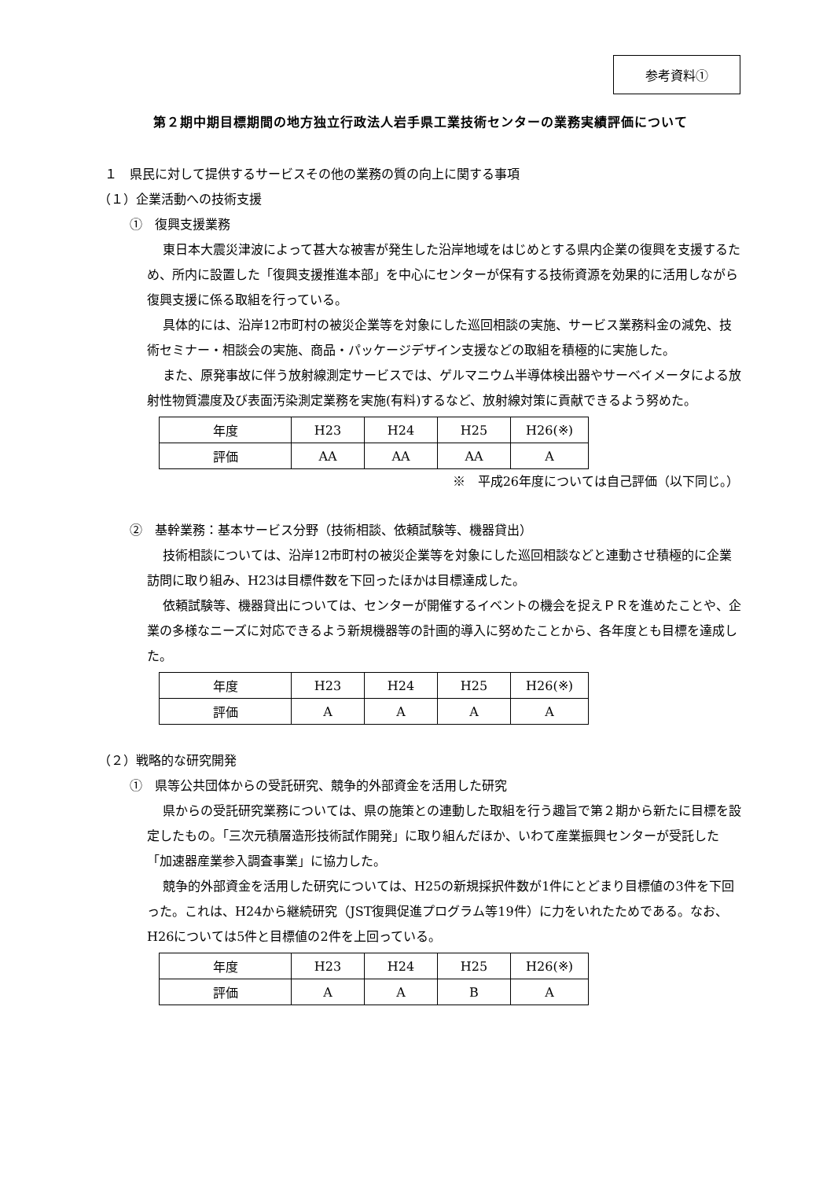参考資料①
第２期中期目標期間の地方独立行政法人岩手県工業技術センターの業務実績評価について
１　県民に対して提供するサービスその他の業務の質の向上に関する事項
（１）企業活動への技術支援
①　復興支援業務
東日本大震災津波によって甚大な被害が発生した沿岸地域をはじめとする県内企業の復興を支援するため、所内に設置した「復興支援推進本部」を中心にセンターが保有する技術資源を効果的に活用しながら復興支援に係る取組を行っている。
具体的には、沿岸12市町村の被災企業等を対象にした巡回相談の実施、サービス業務料金の減免、技術セミナー・相談会の実施、商品・パッケージデザイン支援などの取組を積極的に実施した。
また、原発事故に伴う放射線測定サービスでは、ゲルマニウム半導体検出器やサーベイメータによる放射性物質濃度及び表面汚染測定業務を実施(有料)するなど、放射線対策に貢献できるよう努めた。
| 年度 | H23 | H24 | H25 | H26(※) |
| 評価 | AA | AA | AA | A |
※　平成26年度については自己評価（以下同じ。）
②　基幹業務：基本サービス分野（技術相談、依頼試験等、機器貸出）
技術相談については、沿岸12市町村の被災企業等を対象にした巡回相談などと連動させ積極的に企業訪問に取り組み、H23は目標件数を下回ったほかは目標達成した。
依頼試験等、機器貸出については、センターが開催するイベントの機会を捉えＰＲを進めたことや、企業の多様なニーズに対応できるよう新規機器等の計画的導入に努めたことから、各年度とも目標を達成した。
| 年度 | H23 | H24 | H25 | H26(※) |
| 評価 | A | A | A | A |
（２）戦略的な研究開発
①　県等公共団体からの受託研究、競争的外部資金を活用した研究
県からの受託研究業務については、県の施策との連動した取組を行う趣旨で第２期から新たに目標を設定したもの。「三次元積層造形技術試作開発」に取り組んだほか、いわて産業振興センターが受託した「加速器産業参入調査事業」に協力した。
競争的外部資金を活用した研究については、H25の新規採択件数が1件にとどまり目標値の3件を下回った。これは、H24から継続研究（JST復興促進プログラム等19件）に力をいれたためである。なお、H26については5件と目標値の2件を上回っている。
| 年度 | H23 | H24 | H25 | H26(※) |
| 評価 | A | A | B | A |